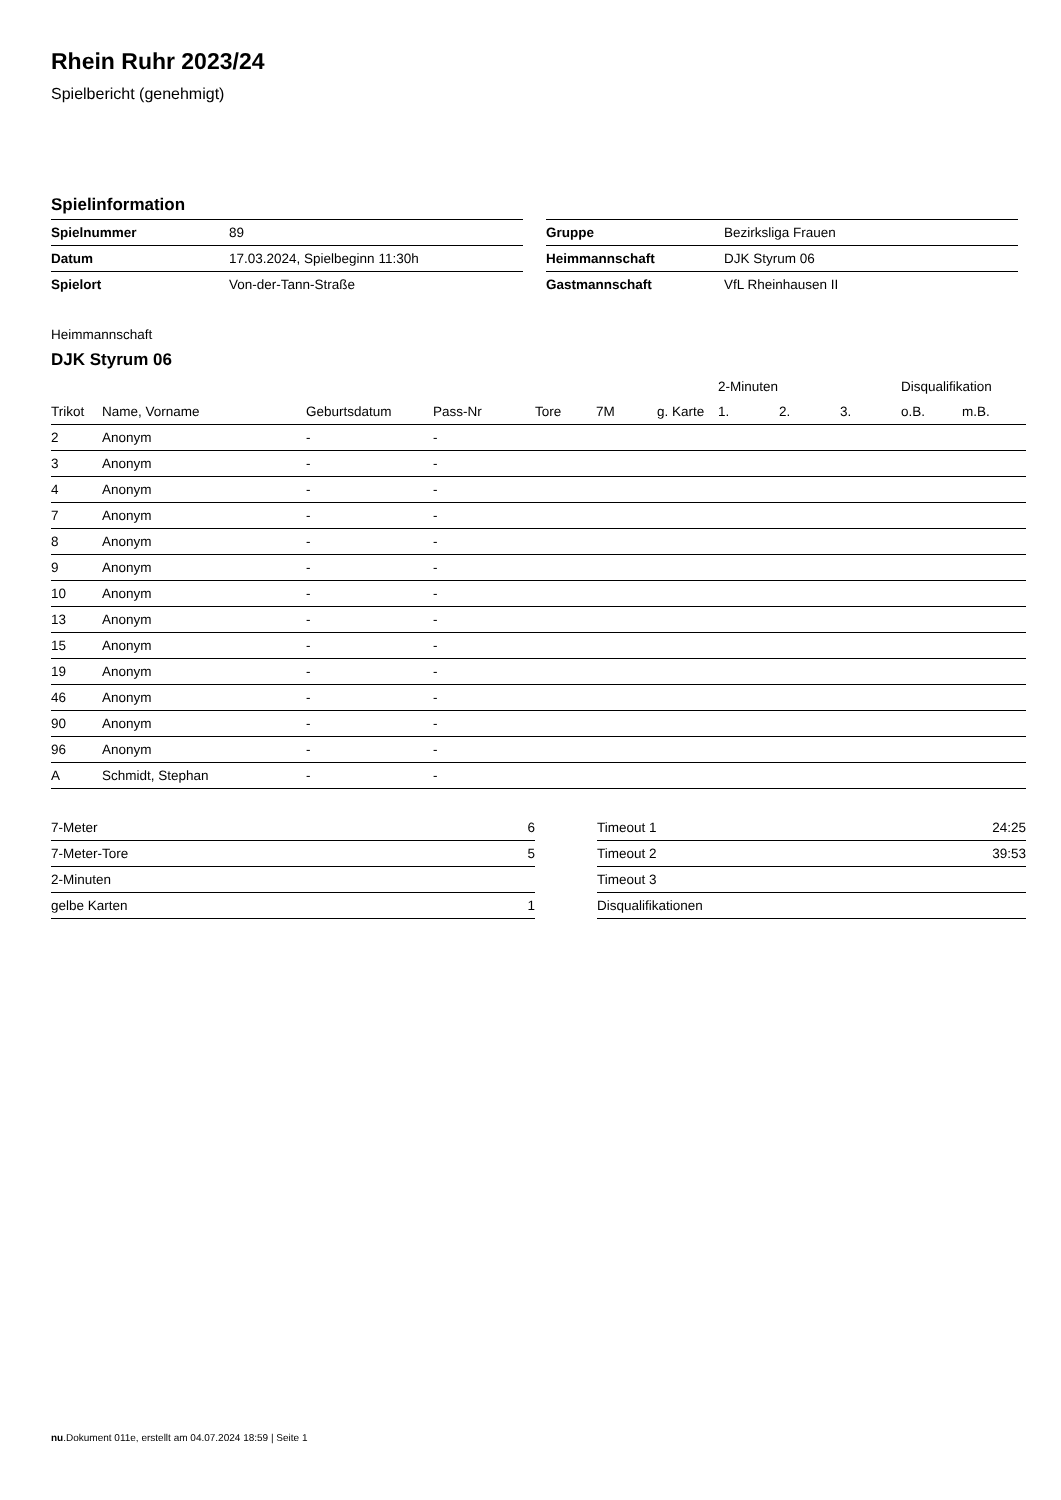Rhein Ruhr 2023/24
Spielbericht (genehmigt)
Spielinformation
| Spielnummer | 89 |
| Datum | 17.03.2024, Spielbeginn 11:30h |
| Spielort | Von-der-Tann-Straße |
| Gruppe | Bezirksliga Frauen |
| Heimmannschaft | DJK Styrum 06 |
| Gastmannschaft | VfL Rheinhausen II |
Heimmannschaft
DJK Styrum 06
| | | | | | | | 2-Minuten | | | Disqualifikation | |
| --- | --- | --- | --- | --- | --- | --- | --- | --- | --- | --- | --- |
| Trikot | Name, Vorname | Geburtsdatum | Pass-Nr | Tore | 7M | g. Karte | 1. | 2. | 3. | o.B. | m.B. |
| 2 | Anonym | - | - | | | | | | | | |
| 3 | Anonym | - | - | | | | | | | | |
| 4 | Anonym | - | - | | | | | | | | |
| 7 | Anonym | - | - | | | | | | | | |
| 8 | Anonym | - | - | | | | | | | | |
| 9 | Anonym | - | - | | | | | | | | |
| 10 | Anonym | - | - | | | | | | | | |
| 13 | Anonym | - | - | | | | | | | | |
| 15 | Anonym | - | - | | | | | | | | |
| 19 | Anonym | - | - | | | | | | | | |
| 46 | Anonym | - | - | | | | | | | | |
| 90 | Anonym | - | - | | | | | | | | |
| 96 | Anonym | - | - | | | | | | | | |
| A | Schmidt, Stephan | - | - | | | | | | | | |
| 7-Meter | 6 |
| 7-Meter-Tore | 5 |
| 2-Minuten | |
| gelbe Karten | 1 |
| Timeout 1 | 24:25 |
| Timeout 2 | 39:53 |
| Timeout 3 | |
| Disqualifikationen | |
nu.Dokument 011e, erstellt am 04.07.2024 18:59 | Seite 1